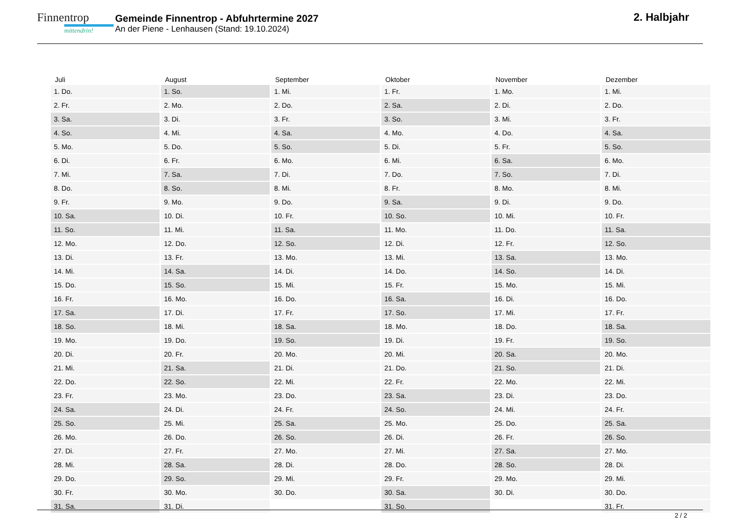Finnentrop
mittendrin!
Gemeinde Finnentrop - Abfuhrtermine 2027
An der Piene - Lenhausen (Stand: 19.10.2024)
2. Halbjahr
| Juli | August | September | Oktober | November | Dezember |
| --- | --- | --- | --- | --- | --- |
| 1. Do. | 1. So. | 1. Mi. | 1. Fr. | 1. Mo. | 1. Mi. |
| 2. Fr. | 2. Mo. | 2. Do. | 2. Sa. | 2. Di. | 2. Do. |
| 3. Sa. | 3. Di. | 3. Fr. | 3. So. | 3. Mi. | 3. Fr. |
| 4. So. | 4. Mi. | 4. Sa. | 4. Mo. | 4. Do. | 4. Sa. |
| 5. Mo. | 5. Do. | 5. So. | 5. Di. | 5. Fr. | 5. So. |
| 6. Di. | 6. Fr. | 6. Mo. | 6. Mi. | 6. Sa. | 6. Mo. |
| 7. Mi. | 7. Sa. | 7. Di. | 7. Do. | 7. So. | 7. Di. |
| 8. Do. | 8. So. | 8. Mi. | 8. Fr. | 8. Mo. | 8. Mi. |
| 9. Fr. | 9. Mo. | 9. Do. | 9. Sa. | 9. Di. | 9. Do. |
| 10. Sa. | 10. Di. | 10. Fr. | 10. So. | 10. Mi. | 10. Fr. |
| 11. So. | 11. Mi. | 11. Sa. | 11. Mo. | 11. Do. | 11. Sa. |
| 12. Mo. | 12. Do. | 12. So. | 12. Di. | 12. Fr. | 12. So. |
| 13. Di. | 13. Fr. | 13. Mo. | 13. Mi. | 13. Sa. | 13. Mo. |
| 14. Mi. | 14. Sa. | 14. Di. | 14. Do. | 14. So. | 14. Di. |
| 15. Do. | 15. So. | 15. Mi. | 15. Fr. | 15. Mo. | 15. Mi. |
| 16. Fr. | 16. Mo. | 16. Do. | 16. Sa. | 16. Di. | 16. Do. |
| 17. Sa. | 17. Di. | 17. Fr. | 17. So. | 17. Mi. | 17. Fr. |
| 18. So. | 18. Mi. | 18. Sa. | 18. Mo. | 18. Do. | 18. Sa. |
| 19. Mo. | 19. Do. | 19. So. | 19. Di. | 19. Fr. | 19. So. |
| 20. Di. | 20. Fr. | 20. Mo. | 20. Mi. | 20. Sa. | 20. Mo. |
| 21. Mi. | 21. Sa. | 21. Di. | 21. Do. | 21. So. | 21. Di. |
| 22. Do. | 22. So. | 22. Mi. | 22. Fr. | 22. Mo. | 22. Mi. |
| 23. Fr. | 23. Mo. | 23. Do. | 23. Sa. | 23. Di. | 23. Do. |
| 24. Sa. | 24. Di. | 24. Fr. | 24. So. | 24. Mi. | 24. Fr. |
| 25. So. | 25. Mi. | 25. Sa. | 25. Mo. | 25. Do. | 25. Sa. |
| 26. Mo. | 26. Do. | 26. So. | 26. Di. | 26. Fr. | 26. So. |
| 27. Di. | 27. Fr. | 27. Mo. | 27. Mi. | 27. Sa. | 27. Mo. |
| 28. Mi. | 28. Sa. | 28. Di. | 28. Do. | 28. So. | 28. Di. |
| 29. Do. | 29. So. | 29. Mi. | 29. Fr. | 29. Mo. | 29. Mi. |
| 30. Fr. | 30. Mo. | 30. Do. | 30. Sa. | 30. Di. | 30. Do. |
| 31. Sa. | 31. Di. | | 31. So. | | 31. Fr. |
2 / 2